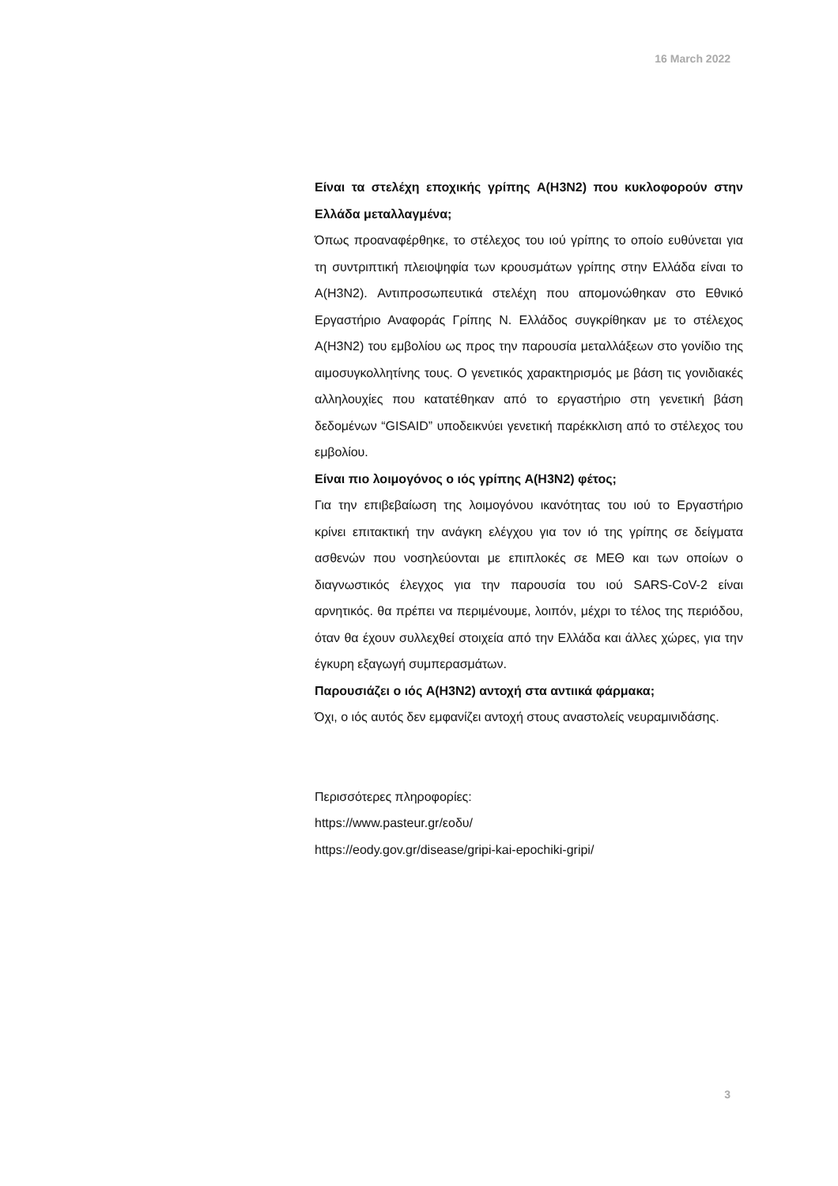16 March 2022
Είναι τα στελέχη εποχικής γρίπης A(H3N2) που κυκλοφορούν στην Ελλάδα μεταλλαγμένα;
Όπως προαναφέρθηκε, το στέλεχος του ιού γρίπης το οποίο ευθύνεται για τη συντριπτική πλειοψηφία των κρουσμάτων γρίπης στην Ελλάδα είναι το A(H3N2). Αντιπροσωπευτικά στελέχη που απομονώθηκαν στο Εθνικό Εργαστήριο Αναφοράς Γρίπης Ν. Ελλάδος συγκρίθηκαν με το στέλεχος A(H3N2) του εμβολίου ως προς την παρουσία μεταλλάξεων στο γονίδιο της αιμοσυγκολλητίνης τους. Ο γενετικός χαρακτηρισμός με βάση τις γονιδιακές αλληλουχίες που κατατέθηκαν από το εργαστήριο στη γενετική βάση δεδομένων “GISAID” υποδεικνύει γενετική παρέκκλιση από το στέλεχος του εμβολίου.
Είναι πιο λοιμογόνος ο ιός γρίπης A(H3N2) φέτος;
Για την επιβεβαίωση της λοιμογόνου ικανότητας του ιού το Εργαστήριο κρίνει επιτακτική την ανάγκη ελέγχου για τον ιό της γρίπης σε δείγματα ασθενών που νοσηλεύονται με επιπλοκές σε ΜΕΘ και των οποίων ο διαγνωστικός έλεγχος για την παρουσία του ιού SARS-CoV-2 είναι αρνητικός. θα πρέπει να περιμένουμε, λοιπόν, μέχρι το τέλος της περιόδου, όταν θα έχουν συλλεχθεί στοιχεία από την Ελλάδα και άλλες χώρες, για την έγκυρη εξαγωγή συμπερασμάτων.
Παρουσιάζει ο ιός A(H3N2) αντοχή στα αντιικά φάρμακα;
Όχι, ο ιός αυτός δεν εμφανίζει αντοχή στους αναστολείς νευραμινιδάσης.
Περισσότερες πληροφορίες:
https://www.pasteur.gr/εοδυ/
https://eody.gov.gr/disease/gripi-kai-epochiki-gripi/
3